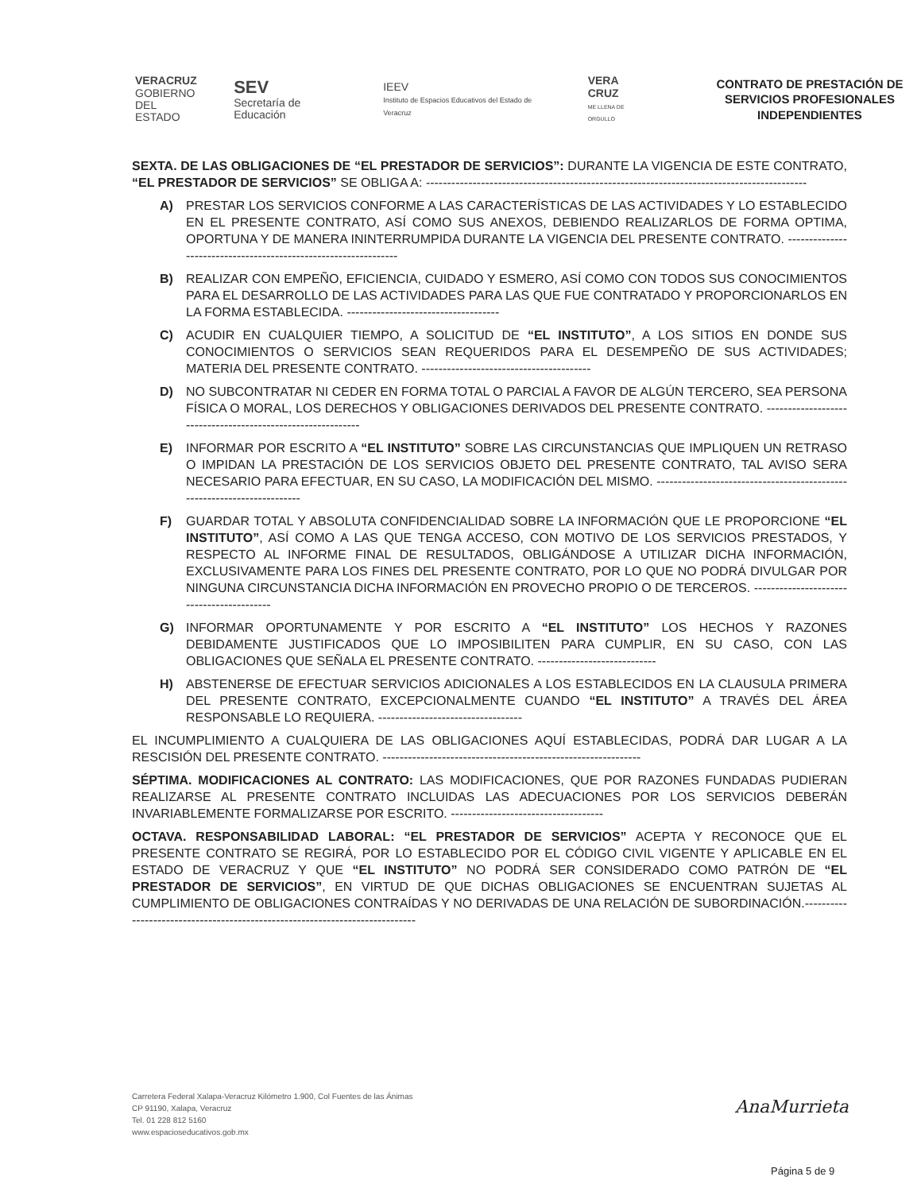VERACRUZ
GOBIERNO
DEL ESTADO
SEV
Secretaría de Educación
IEEV
Instituto de Espacios Educativos del Estado de Veracruz
VERA CRUZ
ME LLENA DE ORGULLO
CONTRATO DE PRESTACIÓN DE SERVICIOS PROFESIONALES INDEPENDIENTES
SEXTA. DE LAS OBLIGACIONES DE “EL PRESTADOR DE SERVICIOS”: DURANTE LA VIGENCIA DE ESTE CONTRATO, “EL PRESTADOR DE SERVICIOS” SE OBLIGA A: ------------------------------------------------------------------------------------------
A) PRESTAR LOS SERVICIOS CONFORME A LAS CARACTERÍSTICAS DE LAS ACTIVIDADES Y LO ESTABLECIDO EN EL PRESENTE CONTRATO, ASÍ COMO SUS ANEXOS, DEBIENDO REALIZARLOS DE FORMA OPTIMA, OPORTUNA Y DE MANERA ININTERRUMPIDA DURANTE LA VIGENCIA DEL PRESENTE CONTRATO. ----------------------------------------------------------------
B) REALIZAR CON EMPEÑO, EFICIENCIA, CUIDADO Y ESMERO, ASÍ COMO CON TODOS SUS CONOCIMIENTOS PARA EL DESARROLLO DE LAS ACTIVIDADES PARA LAS QUE FUE CONTRATADO Y PROPORCIONARLOS EN LA FORMA ESTABLECIDA. ------------------------------------
C) ACUDIR EN CUALQUIER TIEMPO, A SOLICITUD DE “EL INSTITUTO”, A LOS SITIOS EN DONDE SUS CONOCIMIENTOS O SERVICIOS SEAN REQUERIDOS PARA EL DESEMPEÑO DE SUS ACTIVIDADES; MATERIA DEL PRESENTE CONTRATO. ----------------------------------------
D) NO SUBCONTRATAR NI CEDER EN FORMA TOTAL O PARCIAL A FAVOR DE ALGÚN TERCERO, SEA PERSONA FÍSICA O MORAL, LOS DERECHOS Y OBLIGACIONES DERIVADOS DEL PRESENTE CONTRATO. ------------------------------------------------------------
E) INFORMAR POR ESCRITO A “EL INSTITUTO” SOBRE LAS CIRCUNSTANCIAS QUE IMPLIQUEN UN RETRASO O IMPIDAN LA PRESTACIÓN DE LOS SERVICIOS OBJETO DEL PRESENTE CONTRATO, TAL AVISO SERA NECESARIO PARA EFECTUAR, EN SU CASO, LA MODIFICACIÓN DEL MISMO. ------------------------------------------------------------------------
F) GUARDAR TOTAL Y ABSOLUTA CONFIDENCIALIDAD SOBRE LA INFORMACIÓN QUE LE PROPORCIONE “EL INSTITUTO”, ASÍ COMO A LAS QUE TENGA ACCESO, CON MOTIVO DE LOS SERVICIOS PRESTADOS, Y RESPECTO AL INFORME FINAL DE RESULTADOS, OBLIGÁNDOSE A UTILIZAR DICHA INFORMACIÓN, EXCLUSIVAMENTE PARA LOS FINES DEL PRESENTE CONTRATO, POR LO QUE NO PODRÁ DIVULGAR POR NINGUNA CIRCUNSTANCIA DICHA INFORMACIÓN EN PROVECHO PROPIO O DE TERCEROS. ------------------------------------------
G) INFORMAR OPORTUNAMENTE Y POR ESCRITO A “EL INSTITUTO” LOS HECHOS Y RAZONES DEBIDAMENTE JUSTIFICADOS QUE LO IMPOSIBILITEN PARA CUMPLIR, EN SU CASO, CON LAS OBLIGACIONES QUE SEÑALA EL PRESENTE CONTRATO. ----------------------------
H) ABSTENERSE DE EFECTUAR SERVICIOS ADICIONALES A LOS ESTABLECIDOS EN LA CLAUSULA PRIMERA DEL PRESENTE CONTRATO, EXCEPCIONALMENTE CUANDO “EL INSTITUTO” A TRAVÉS DEL ÁREA RESPONSABLE LO REQUIERA. ----------------------------------
EL INCUMPLIMIENTO A CUALQUIERA DE LAS OBLIGACIONES AQUÍ ESTABLECIDAS, PODRÁ DAR LUGAR A LA RESCISIÓN DEL PRESENTE CONTRATO. -------------------------------------------------------------
SÉPTIMA. MODIFICACIONES AL CONTRATO: LAS MODIFICACIONES, QUE POR RAZONES FUNDADAS PUDIERAN REALIZARSE AL PRESENTE CONTRATO INCLUIDAS LAS ADECUACIONES POR LOS SERVICIOS DEBERÁN INVARIABLEMENTE FORMALIZARSE POR ESCRITO. ------------------------------------
OCTAVA. RESPONSABILIDAD LABORAL: “EL PRESTADOR DE SERVICIOS” ACEPTA Y RECONOCE QUE EL PRESENTE CONTRATO SE REGIRÁ, POR LO ESTABLECIDO POR EL CÓDIGO CIVIL VIGENTE Y APLICABLE EN EL ESTADO DE VERACRUZ Y QUE “EL INSTITUTO” NO PODRÁ SER CONSIDERADO COMO PATRÓN DE “EL PRESTADOR DE SERVICIOS”, EN VIRTUD DE QUE DICHAS OBLIGACIONES SE ENCUENTRAN SUJETAS AL CUMPLIMIENTO DE OBLIGACIONES CONTRAÍDAS Y NO DERIVADAS DE UNA RELACIÓN DE SUBORDINACIÓN.-----------------------------------------------------------------------------
Carretera Federal Xalapa-Veracruz Kilómetro 1.900, Col Fuentes de las Ánimas
CP 91190, Xalapa, Veracruz
Tel. 01 228 812 5160
www.espacioseducativos.gob.mx
AnaMurrieta
Página 5 de 9